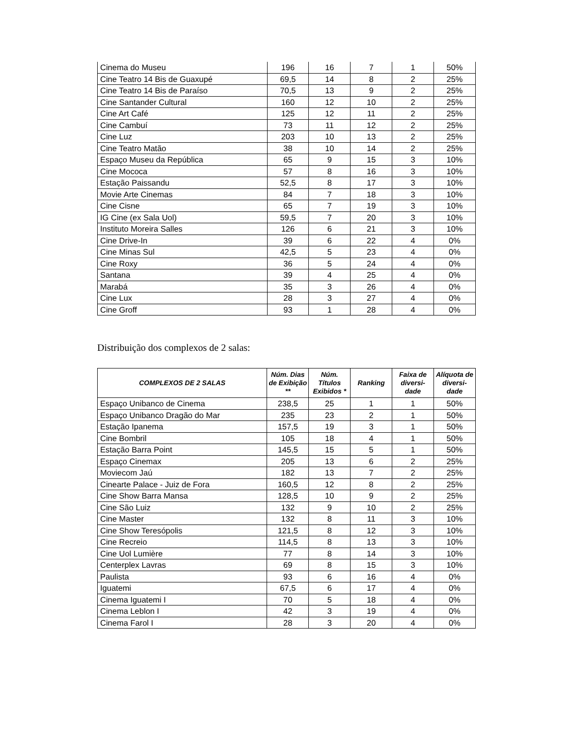| Cinema do Museu | 196 | 16 | 7 | 1 | 50% |
| Cine Teatro 14 Bis de Guaxupé | 69,5 | 14 | 8 | 2 | 25% |
| Cine Teatro 14 Bis de Paraíso | 70,5 | 13 | 9 | 2 | 25% |
| Cine Santander Cultural | 160 | 12 | 10 | 2 | 25% |
| Cine Art Café | 125 | 12 | 11 | 2 | 25% |
| Cine Cambuí | 73 | 11 | 12 | 2 | 25% |
| Cine Luz | 203 | 10 | 13 | 2 | 25% |
| Cine Teatro Matão | 38 | 10 | 14 | 2 | 25% |
| Espaço Museu da República | 65 | 9 | 15 | 3 | 10% |
| Cine Mococa | 57 | 8 | 16 | 3 | 10% |
| Estação Paissandu | 52,5 | 8 | 17 | 3 | 10% |
| Movie Arte Cinemas | 84 | 7 | 18 | 3 | 10% |
| Cine Cisne | 65 | 7 | 19 | 3 | 10% |
| IG Cine (ex Sala Uol) | 59,5 | 7 | 20 | 3 | 10% |
| Instituto Moreira Salles | 126 | 6 | 21 | 3 | 10% |
| Cine Drive-In | 39 | 6 | 22 | 4 | 0% |
| Cine Minas Sul | 42,5 | 5 | 23 | 4 | 0% |
| Cine Roxy | 36 | 5 | 24 | 4 | 0% |
| Santana | 39 | 4 | 25 | 4 | 0% |
| Marabá | 35 | 3 | 26 | 4 | 0% |
| Cine Lux | 28 | 3 | 27 | 4 | 0% |
| Cine Groff | 93 | 1 | 28 | 4 | 0% |
Distribuição dos complexos de 2 salas:
| COMPLEXOS DE 2 SALAS | Núm. Dias de Exibição ** | Núm. Títulos Exibidos * | Ranking | Faixa de diversi-dade | Alíquota de diversi-dade |
| --- | --- | --- | --- | --- | --- |
| Espaço Unibanco de Cinema | 238,5 | 25 | 1 | 1 | 50% |
| Espaço Unibanco Dragão do Mar | 235 | 23 | 2 | 1 | 50% |
| Estação Ipanema | 157,5 | 19 | 3 | 1 | 50% |
| Cine Bombril | 105 | 18 | 4 | 1 | 50% |
| Estação Barra Point | 145,5 | 15 | 5 | 1 | 50% |
| Espaço Cinemax | 205 | 13 | 6 | 2 | 25% |
| Moviecom Jaú | 182 | 13 | 7 | 2 | 25% |
| Cinearte Palace - Juiz de Fora | 160,5 | 12 | 8 | 2 | 25% |
| Cine Show Barra Mansa | 128,5 | 10 | 9 | 2 | 25% |
| Cine São Luiz | 132 | 9 | 10 | 2 | 25% |
| Cine Master | 132 | 8 | 11 | 3 | 10% |
| Cine Show Teresópolis | 121,5 | 8 | 12 | 3 | 10% |
| Cine Recreio | 114,5 | 8 | 13 | 3 | 10% |
| Cine Uol Lumière | 77 | 8 | 14 | 3 | 10% |
| Centerplex Lavras | 69 | 8 | 15 | 3 | 10% |
| Paulista | 93 | 6 | 16 | 4 | 0% |
| Iguatemi | 67,5 | 6 | 17 | 4 | 0% |
| Cinema Iguatemi I | 70 | 5 | 18 | 4 | 0% |
| Cinema Leblon I | 42 | 3 | 19 | 4 | 0% |
| Cinema Farol I | 28 | 3 | 20 | 4 | 0% |